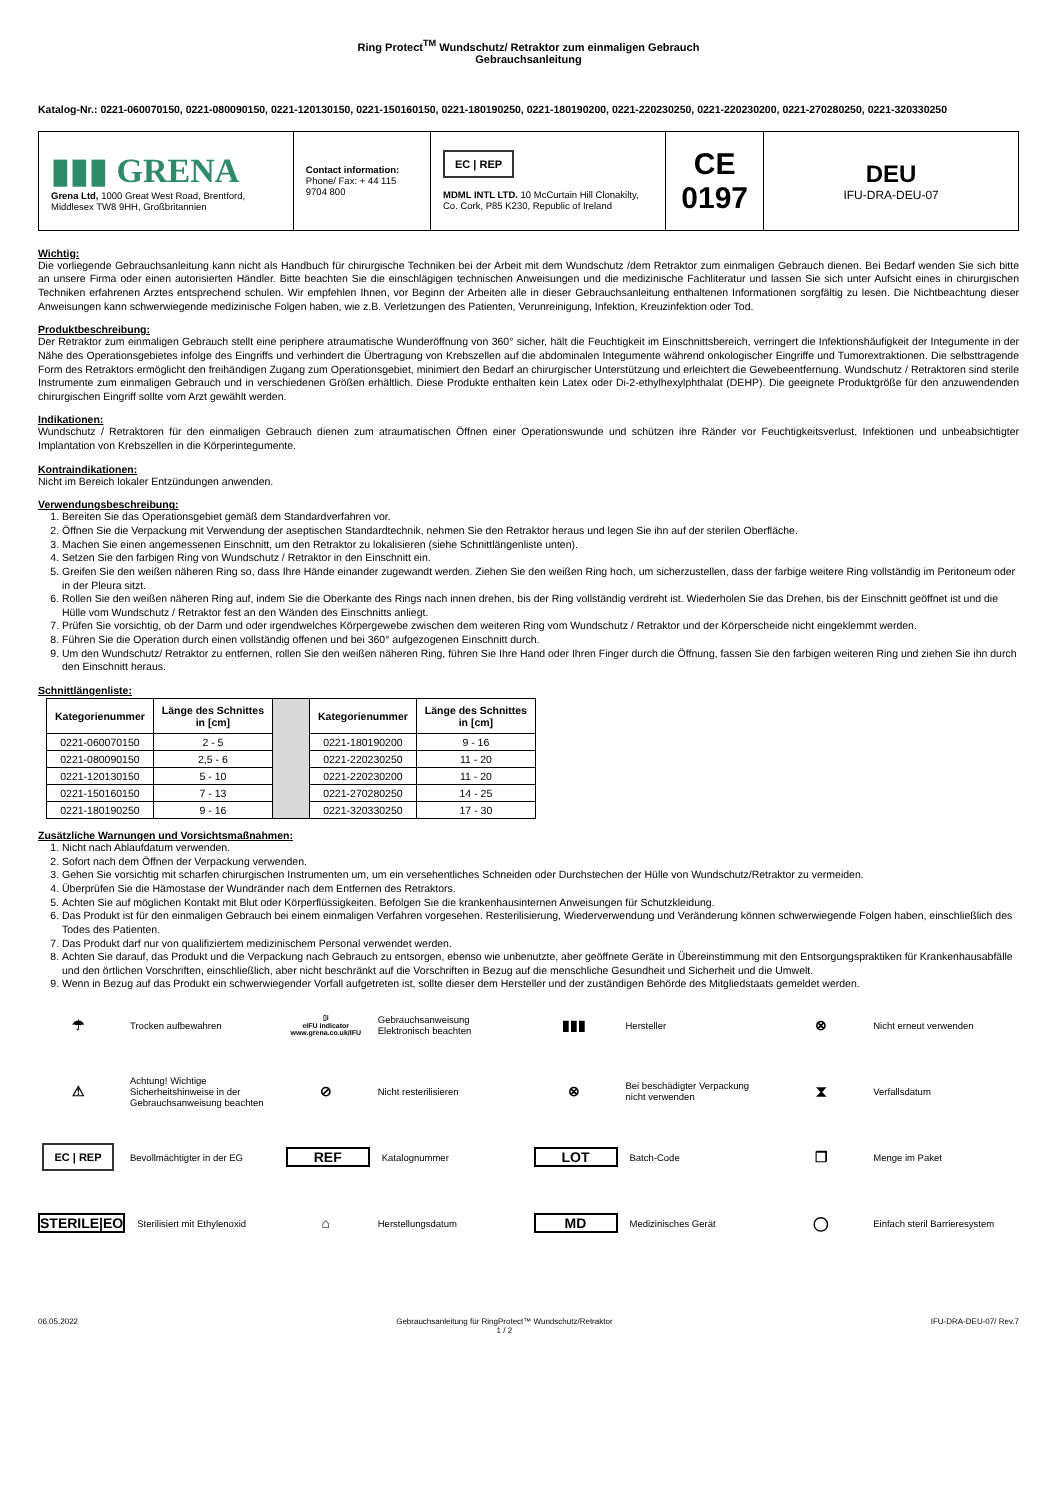Ring Protect<sup>TM</sup> Wundschutz/ Retraktor zum einmaligen Gebrauch
Gebrauchsanleitung
Katalog-Nr.: 0221-060070150, 0221-080090150, 0221-120130150, 0221-150160150, 0221-180190250, 0221-180190200, 0221-220230250, 0221-220230200, 0221-270280250, 0221-320330250
| ▮▮▮ GRENA Grena Ltd, 1000 Great West Road, Brentford, Middlesex TW8 9HH, Großbritannien | Contact information: Phone/ Fax: + 44 115 9704 800 | EC / REP MDML INTL LTD. 10 McCurtain Hill Clonakilty, Co. Cork, P85 K230, Republic of Ireland | CE 0197 | DEU IFU-DRA-DEU-07 |
Wichtig:
Die vorliegende Gebrauchsanleitung kann nicht als Handbuch für chirurgische Techniken bei der Arbeit mit dem Wundschutz /dem Retraktor zum einmaligen Gebrauch dienen. Bei Bedarf wenden Sie sich bitte an unsere Firma oder einen autorisierten Händler. Bitte beachten Sie die einschlägigen technischen Anweisungen und die medizinische Fachliteratur und lassen Sie sich unter Aufsicht eines in chirurgischen Techniken erfahrenen Arztes entsprechend schulen. Wir empfehlen Ihnen, vor Beginn der Arbeiten alle in dieser Gebrauchsanleitung enthaltenen Informationen sorgfältig zu lesen. Die Nichtbeachtung dieser Anweisungen kann schwerwiegende medizinische Folgen haben, wie z.B. Verletzungen des Patienten, Verunreinigung, Infektion, Kreuzinfektion oder Tod.
Produktbeschreibung:
Der Retraktor zum einmaligen Gebrauch stellt eine periphere atraumatische Wunderöffnung von 360° sicher, hält die Feuchtigkeit im Einschnittsbereich, verringert die Infektionshäufigkeit der Integumente in der Nähe des Operationsgebietes infolge des Eingriffs und verhindert die Übertragung von Krebszellen auf die abdominalen Integumente während onkologischer Eingriffe und Tumorextraktionen. Die selbsttragende Form des Retraktors ermöglicht den freihändigen Zugang zum Operationsgebiet, minimiert den Bedarf an chirurgischer Unterstützung und erleichtert die Gewebeentfernung. Wundschutz / Retraktoren sind sterile Instrumente zum einmaligen Gebrauch und in verschiedenen Größen erhältlich. Diese Produkte enthalten kein Latex oder Di-2-ethylhexylphthalat (DEHP). Die geeignete Produktgröße für den anzuwendenden chirurgischen Eingriff sollte vom Arzt gewählt werden.
Indikationen:
Wundschutz / Retraktoren für den einmaligen Gebrauch dienen zum atraumatischen Öffnen einer Operationswunde und schützen ihre Ränder vor Feuchtigkeitsverlust, Infektionen und unbeabsichtigter Implantation von Krebszellen in die Körperintegumente.
Kontraindikationen:
Nicht im Bereich lokaler Entzündungen anwenden.
Verwendungsbeschreibung:
1. Bereiten Sie das Operationsgebiet gemäß dem Standardverfahren vor.
2. Öffnen Sie die Verpackung mit Verwendung der aseptischen Standardtechnik, nehmen Sie den Retraktor heraus und legen Sie ihn auf der sterilen Oberfläche.
3. Machen Sie einen angemessenen Einschnitt, um den Retraktor zu lokalisieren (siehe Schnittlängenliste unten).
4. Setzen Sie den farbigen Ring von Wundschutz / Retraktor in den Einschnitt ein.
5. Greifen Sie den weißen näheren Ring so, dass Ihre Hände einander zugewandt werden. Ziehen Sie den weißen Ring hoch, um sicherzustellen, dass der farbige weitere Ring vollständig im Peritoneum oder in der Pleura sitzt.
6. Rollen Sie den weißen näheren Ring auf, indem Sie die Oberkante des Rings nach innen drehen, bis der Ring vollständig verdreht ist. Wiederholen Sie das Drehen, bis der Einschnitt geöffnet ist und die Hülle vom Wundschutz / Retraktor fest an den Wänden des Einschnitts anliegt.
7. Prüfen Sie vorsichtig, ob der Darm und oder irgendwelches Körpergewebe zwischen dem weiteren Ring vom Wundschutz / Retraktor und der Körperscheide nicht eingeklemmt werden.
8. Führen Sie die Operation durch einen vollständig offenen und bei 360° aufgezogenen Einschnitt durch.
9. Um den Wundschutz/ Retraktor zu entfernen, rollen Sie den weißen näheren Ring, führen Sie Ihre Hand oder Ihren Finger durch die Öffnung, fassen Sie den farbigen weiteren Ring und ziehen Sie ihn durch den Einschnitt heraus.
Schnittlängenliste:
| Kategorienummer | Länge des Schnittes in [cm] | | Kategorienummer | Länge des Schnittes in [cm] |
| 0221-060070150 | 2 - 5 | | 0221-180190200 | 9 - 16 |
| 0221-080090150 | 2,5 - 6 | | 0221-220230250 | 11 - 20 |
| 0221-120130150 | 5 - 10 | | 0221-220230200 | 11 - 20 |
| 0221-150160150 | 7 - 13 | | 0221-270280250 | 14 - 25 |
| 0221-180190250 | 9 - 16 | | 0221-320330250 | 17 - 30 |
Zusätzliche Warnungen und Vorsichtsmaßnahmen:
1. Nicht nach Ablaufdatum verwenden.
2. Sofort nach dem Öffnen der Verpackung verwenden.
3. Gehen Sie vorsichtig mit scharfen chirurgischen Instrumenten um, um ein versehentliches Schneiden oder Durchstechen der Hülle von Wundschutz/Retraktor zu vermeiden.
4. Überprüfen Sie die Hämostase der Wundränder nach dem Entfernen des Retraktors.
5. Achten Sie auf möglichen Kontakt mit Blut oder Körperflüssigkeiten. Befolgen Sie die krankenhausinternen Anweisungen für Schutzkleidung.
6. Das Produkt ist für den einmaligen Gebrauch bei einem einmaligen Verfahren vorgesehen. Resterilisierung, Wiederverwendung und Veränderung können schwerwiegende Folgen haben, einschließlich des Todes des Patienten.
7. Das Produkt darf nur von qualifiziertem medizinischem Personal verwendet werden.
8. Achten Sie darauf, das Produkt und die Verpackung nach Gebrauch zu entsorgen, ebenso wie unbenutzte, aber geöffnete Geräte in Übereinstimmung mit den Entsorgungspraktiken für Krankenhausabfälle und den örtlichen Vorschriften, einschließlich, aber nicht beschränkt auf die Vorschriften in Bezug auf die menschliche Gesundheit und Sicherheit und die Umwelt.
9. Wenn in Bezug auf das Produkt ein schwerwiegender Vorfall aufgetreten ist, sollte dieser dem Hersteller und der zuständigen Behörde des Mitgliedstaats gemeldet werden.
☂ Trocken aufbewahren
▯i
eIFU indicator
www.grena.co.uk/IFU Gebrauchsanweisung Elektronisch beachten
▮▮▮ Hersteller
⊗ Nicht erneut verwenden
⚠ Achtung! Wichtige Sicherheitshinweise in der Gebrauchsanweisung beachten
⊘ Nicht resterilisieren
⊗ Bei beschädigter Verpackung nicht verwenden
⧗ Verfallsdatum
EC | REP Bevollmächtigter in der EG
REF Katalognummer
LOT Batch-Code
❐ Menge im Paket
STERILE|EO Sterilisiert mit Ethylenoxid
⌂ Herstellungsdatum
MD Medizinisches Gerät
◯ Einfach steril Barrieresystem
06.05.2022 Gebrauchsanleitung für RingProtect™ Wundschutz/Retraktor
1 / 2 IFU-DRA-DEU-07/ Rev.7